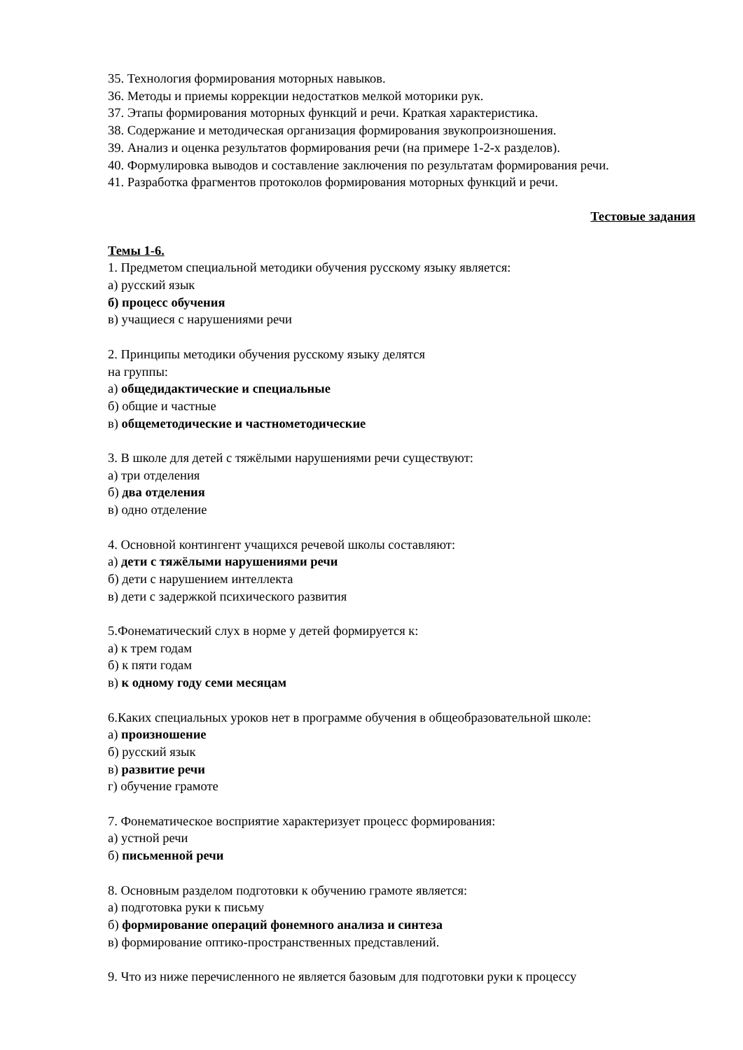35. Технология формирования моторных навыков.
36. Методы и приемы коррекции недостатков мелкой моторики рук.
37. Этапы формирования моторных функций и речи. Краткая характеристика.
38. Содержание и методическая организация формирования звукопроизношения.
39. Анализ и оценка результатов формирования речи (на примере 1-2-х разделов).
40. Формулировка выводов и составление заключения по результатам формирования речи.
41. Разработка фрагментов протоколов формирования моторных функций и речи.
Тестовые задания
Темы 1-6.
1. Предметом специальной методики обучения русскому языку является:
а) русский язык
б) процесс обучения
в) учащиеся с нарушениями речи
2. Принципы методики обучения русскому языку делятся
на группы:
а) общедидактические и специальные
б) общие и частные
в) общеметодические и частнометодические
3. В школе для детей с тяжёлыми нарушениями речи существуют:
а) три отделения
б) два отделения
в) одно отделение
4. Основной контингент учащихся речевой школы составляют:
а) дети с тяжёлыми нарушениями речи
б) дети с нарушением интеллекта
в) дети с задержкой психического развития
5.Фонематический слух в норме у детей формируется к:
а) к трем годам
б) к пяти годам
в) к одному году семи месяцам
6.Каких специальных уроков нет в программе обучения в общеобразовательной школе:
а) произношение
б) русский язык
в) развитие речи
г) обучение грамоте
7. Фонематическое восприятие характеризует процесс формирования:
а) устной речи
б) письменной речи
8. Основным разделом подготовки к обучению грамоте является:
а) подготовка руки к письму
б) формирование операций фонемного анализа и синтеза
в) формирование оптико-пространственных представлений.
9. Что из ниже перечисленного не является базовым для подготовки руки к процессу